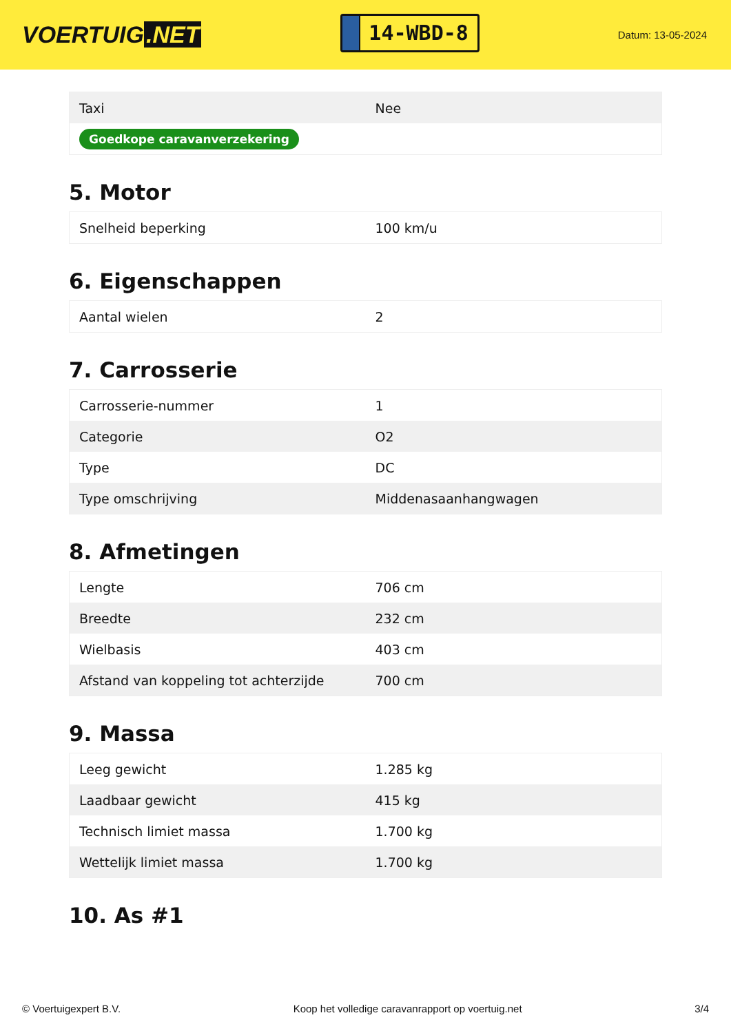VOERTUIG.NET
14-WBD-8
Datum: 13-05-2024
| Taxi | Nee |
| Goedkope caravanverzekering | |
5. Motor
| Snelheid beperking | 100 km/u |
6. Eigenschappen
| Aantal wielen | 2 |
7. Carrosserie
| Carrosserie-nummer | 1 |
| Categorie | O2 |
| Type | DC |
| Type omschrijving | Middenasaanhangwagen |
8. Afmetingen
| Lengte | 706 cm |
| Breedte | 232 cm |
| Wielbasis | 403 cm |
| Afstand van koppeling tot achterzijde | 700 cm |
9. Massa
| Leeg gewicht | 1.285 kg |
| Laadbaar gewicht | 415 kg |
| Technisch limiet massa | 1.700 kg |
| Wettelijk limiet massa | 1.700 kg |
10. As #1
© Voertuigexpert B.V. Koop het volledige caravanrapport op voertuig.net 3/4